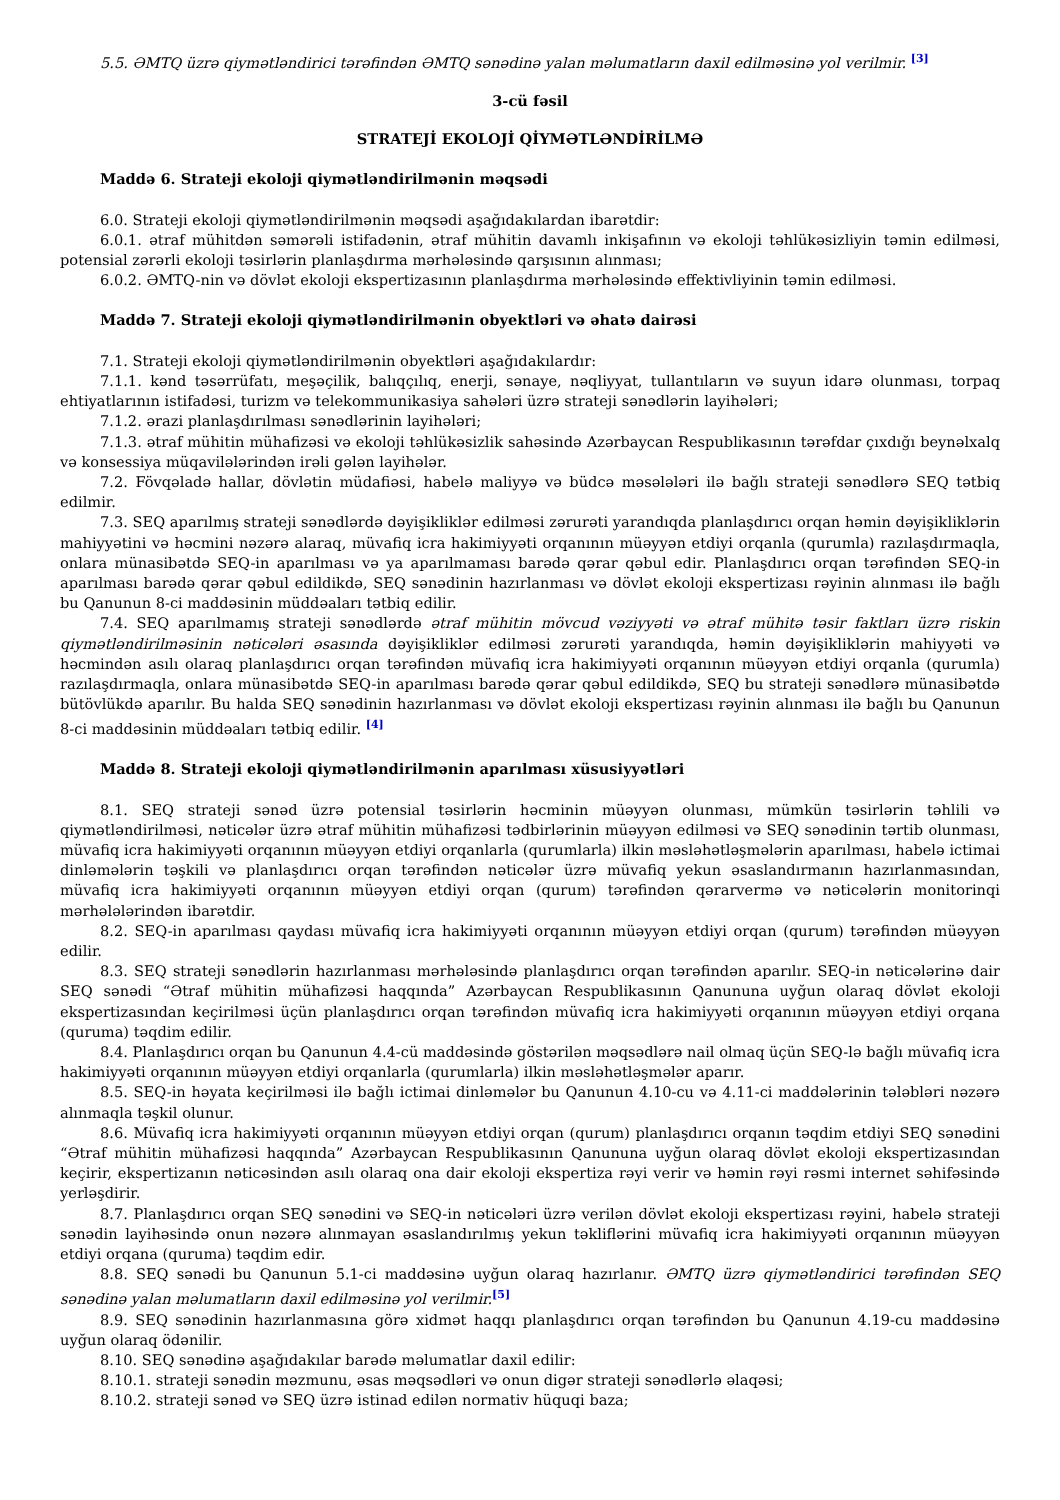5.5. ƏMTQ üzrə qiymətləndirici tərəfindən ƏMTQ sənədinə yalan məlumatların daxil edilməsinə yol verilmir. <sup>[3]</sup>
3-cü fəsil
STRATEJİ EKOLOJİ QİYMƏTLƏNDİRİLMƏ
Maddə 6. Strateji ekoloji qiymətləndirilmənin məqsədi
6.0. Strateji ekoloji qiymətləndirilmənin məqsədi aşağıdakılardan ibarətdir:
6.0.1. ətraf mühitdən səmərəli istifadənin, ətraf mühitin davamlı inkişafının və ekoloji təhlükəsizliyin təmin edilməsi, potensial zərərli ekoloji təsirlərin planlaşdırma mərhələsində qarşısının alınması;
6.0.2. ƏMTQ-nin və dövlət ekoloji ekspertizasının planlaşdırma mərhələsində effektivliyinin təmin edilməsi.
Maddə 7. Strateji ekoloji qiymətləndirilmənin obyektləri və əhatə dairəsi
7.1. Strateji ekoloji qiymətləndirilmənin obyektləri aşağıdakılardır:
7.1.1. kənd təsərrüfatı, meşəçilik, balıqçılıq, enerji, sənaye, nəqliyyat, tullantıların və suyun idarə olunması, torpaq ehtiyatlarının istifadəsi, turizm və telekommunikasiya sahələri üzrə strateji sənədlərin layihələri;
7.1.2. ərazi planlaşdırılması sənədlərinin layihələri;
7.1.3. ətraf mühitin mühafizəsi və ekoloji təhlükəsizlik sahəsində Azərbaycan Respublikasının tərəfdar çıxdığı beynəlxalq və konsessiya müqavilələrindən irəli gələn layihələr.
7.2. Fövqəladə hallar, dövlətin müdafiəsi, habelə maliyyə və büdcə məsələləri ilə bağlı strateji sənədlərə SEQ tətbiq edilmir.
7.3. SEQ aparılmış strateji sənədlərdə dəyişikliklər edilməsi zərurəti yarandıqda planlaşdırıcı orqan həmin dəyişikliklərin mahiyyətini və həcmini nəzərə alaraq, müvafiq icra hakimiyyəti orqanının müəyyən etdiyi orqanla (qurumla) razılaşdırmaqla, onlara münasibətdə SEQ-in aparılması və ya aparılmaması barədə qərar qəbul edir. Planlaşdırıcı orqan tərəfindən SEQ-in aparılması barədə qərar qəbul edildikdə, SEQ sənədinin hazırlanması və dövlət ekoloji ekspertizası rəyinin alınması ilə bağlı bu Qanunun 8-ci maddəsinin müddəaları tətbiq edilir.
7.4. SEQ aparılmamış strateji sənədlərdə ətraf mühitin mövcud vəziyyəti və ətraf mühitə təsir faktları üzrə riskin qiymətləndirilməsinin nəticələri əsasında dəyişikliklər edilməsi zərurəti yarandıqda, həmin dəyişikliklərin mahiyyəti və həcmindən asılı olaraq planlaşdırıcı orqan tərəfindən müvafiq icra hakimiyyəti orqanının müəyyən etdiyi orqanla (qurumla) razılaşdırmaqla, onlara münasibətdə SEQ-in aparılması barədə qərar qəbul edildikdə, SEQ bu strateji sənədlərə münasibətdə bütövlükdə aparılır. Bu halda SEQ sənədinin hazırlanması və dövlət ekoloji ekspertizası rəyinin alınması ilə bağlı bu Qanunun 8-ci maddəsinin müddəaları tətbiq edilir. <sup>[4]</sup>
Maddə 8. Strateji ekoloji qiymətləndirilmənin aparılması xüsusiyyətləri
8.1. SEQ strateji sənəd üzrə potensial təsirlərin həcminin müəyyən olunması, mümkün təsirlərin təhlili və qiymətləndirilməsi, nəticələr üzrə ətraf mühitin mühafizəsi tədbirlərinin müəyyən edilməsi və SEQ sənədinin tərtib olunması, müvafiq icra hakimiyyəti orqanının müəyyən etdiyi orqanlarla (qurumlarla) ilkin məsləhətləşmələrin aparılması, habelə ictimai dinləmələrin təşkili və planlaşdırıcı orqan tərəfindən nəticələr üzrə müvafiq yekun əsaslandırmanın hazırlanmasından, müvafiq icra hakimiyyəti orqanının müəyyən etdiyi orqan (qurum) tərəfindən qərarvermə və nəticələrin monitorinqi mərhələlərindən ibarətdir.
8.2. SEQ-in aparılması qaydası müvafiq icra hakimiyyəti orqanının müəyyən etdiyi orqan (qurum) tərəfindən müəyyən edilir.
8.3. SEQ strateji sənədlərin hazırlanması mərhələsində planlaşdırıcı orqan tərəfindən aparılır. SEQ-in nəticələrinə dair SEQ sənədi “Ətraf mühitin mühafizəsi haqqında” Azərbaycan Respublikasının Qanununa uyğun olaraq dövlət ekoloji ekspertizasından keçirilməsi üçün planlaşdırıcı orqan tərəfindən müvafiq icra hakimiyyəti orqanının müəyyən etdiyi orqana (quruma) təqdim edilir.
8.4. Planlaşdırıcı orqan bu Qanunun 4.4-cü maddəsində göstərilən məqsədlərə nail olmaq üçün SEQ-lə bağlı müvafiq icra hakimiyyəti orqanının müəyyən etdiyi orqanlarla (qurumlarla) ilkin məsləhətləşmələr aparır.
8.5. SEQ-in həyata keçirilməsi ilə bağlı ictimai dinləmələr bu Qanunun 4.10-cu və 4.11-ci maddələrinin tələbləri nəzərə alınmaqla təşkil olunur.
8.6. Müvafiq icra hakimiyyəti orqanının müəyyən etdiyi orqan (qurum) planlaşdırıcı orqanın təqdim etdiyi SEQ sənədini “Ətraf mühitin mühafizəsi haqqında” Azərbaycan Respublikasının Qanununa uyğun olaraq dövlət ekoloji ekspertizasından keçirir, ekspertizanın nəticəsindən asılı olaraq ona dair ekoloji ekspertiza rəyi verir və həmin rəyi rəsmi internet səhifəsində yerləşdirir.
8.7. Planlaşdırıcı orqan SEQ sənədini və SEQ-in nəticələri üzrə verilən dövlət ekoloji ekspertizası rəyini, habelə strateji sənədin layihəsində onun nəzərə alınmayan əsaslandırılmış yekun təkliflərini müvafiq icra hakimiyyəti orqanının müəyyən etdiyi orqana (quruma) təqdim edir.
8.8. SEQ sənədi bu Qanunun 5.1-ci maddəsinə uyğun olaraq hazırlanır. ƏMTQ üzrə qiymətləndirici tərəfindən SEQ sənədinə yalan məlumatların daxil edilməsinə yol verilmir.<sup>[5]</sup>
8.9. SEQ sənədinin hazırlanmasına görə xidmət haqqı planlaşdırıcı orqan tərəfindən bu Qanunun 4.19-cu maddəsinə uyğun olaraq ödənilir.
8.10. SEQ sənədinə aşağıdakılar barədə məlumatlar daxil edilir:
8.10.1. strateji sənədin məzmunu, əsas məqsədləri və onun digər strateji sənədlərlə əlaqəsi;
8.10.2. strateji sənəd və SEQ üzrə istinad edilən normativ hüquqi baza;